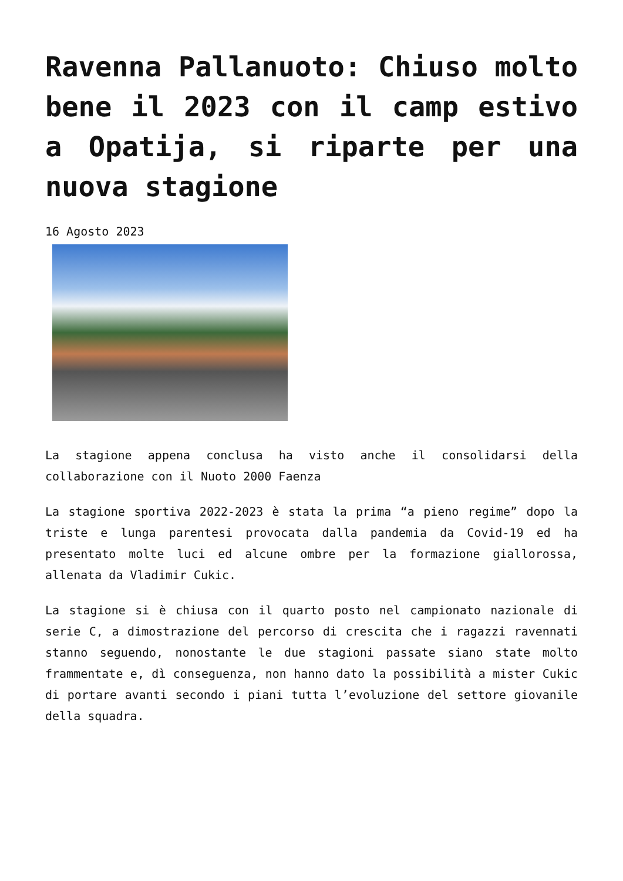Ravenna Pallanuoto: Chiuso molto bene il 2023 con il camp estivo a Opatija, si riparte per una nuova stagione
16 Agosto 2023
La stagione appena conclusa ha visto anche il consolidarsi della collaborazione con il Nuoto 2000 Faenza
La stagione sportiva 2022-2023 è stata la prima “a pieno regime” dopo la triste e lunga parentesi provocata dalla pandemia da Covid-19 ed ha presentato molte luci ed alcune ombre per la formazione giallorossa, allenata da Vladimir Cukic.
La stagione si è chiusa con il quarto posto nel campionato nazionale di serie C, a dimostrazione del percorso di crescita che i ragazzi ravennati stanno seguendo, nonostante le due stagioni passate siano state molto frammentate e, dì conseguenza, non hanno dato la possibilità a mister Cukic di portare avanti secondo i piani tutta l’evoluzione del settore giovanile della squadra.